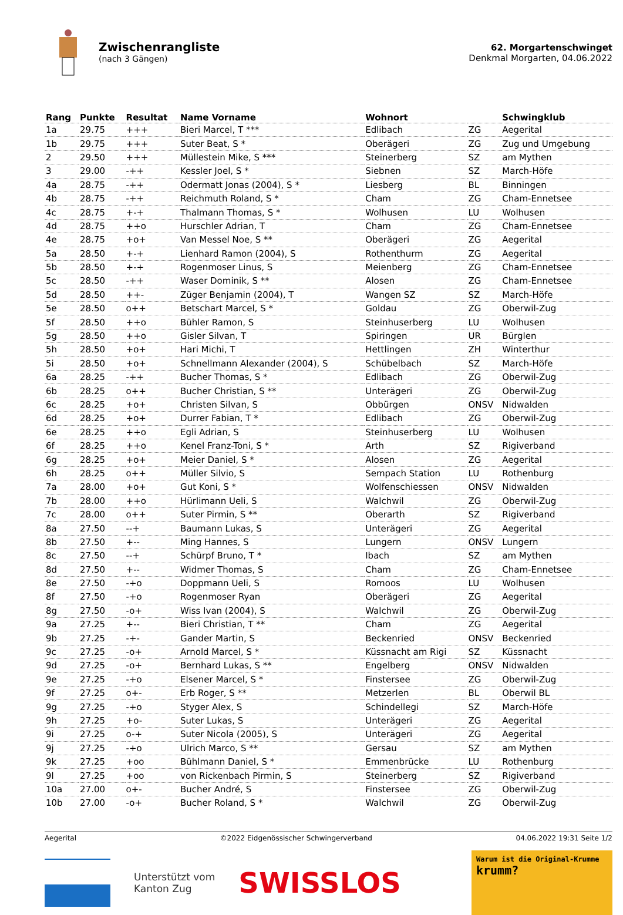Zwischenrangliste
(nach 3 Gängen)
62. Morgartenschwinget
Denkmal Morgarten, 04.06.2022
| Rang | Punkte | Resultat | Name Vorname | Wohnort | | Schwingklub |
| --- | --- | --- | --- | --- | --- | --- |
| 1a | 29.75 | +++ | Bieri Marcel, T *** | Edlibach | ZG | Aegerital |
| 1b | 29.75 | +++ | Suter Beat, S * | Oberägeri | ZG | Zug und Umgebung |
| 2 | 29.50 | +++ | Müllestein Mike, S *** | Steinerberg | SZ | am Mythen |
| 3 | 29.00 | -++ | Kessler Joel, S * | Siebnen | SZ | March-Höfe |
| 4a | 28.75 | -++ | Odermatt Jonas (2004), S * | Liesberg | BL | Binningen |
| 4b | 28.75 | -++ | Reichmuth Roland, S * | Cham | ZG | Cham-Ennetsee |
| 4c | 28.75 | +-+ | Thalmann Thomas, S * | Wolhusen | LU | Wolhusen |
| 4d | 28.75 | ++o | Hurschler Adrian, T | Cham | ZG | Cham-Ennetsee |
| 4e | 28.75 | +o+ | Van Messel Noe, S ** | Oberägeri | ZG | Aegerital |
| 5a | 28.50 | +-+ | Lienhard Ramon (2004), S | Rothenthurm | ZG | Aegerital |
| 5b | 28.50 | +-+ | Rogenmoser Linus, S | Meienberg | ZG | Cham-Ennetsee |
| 5c | 28.50 | -++ | Waser Dominik, S ** | Alosen | ZG | Cham-Ennetsee |
| 5d | 28.50 | ++- | Züger Benjamin (2004), T | Wangen SZ | SZ | March-Höfe |
| 5e | 28.50 | o++ | Betschart Marcel, S * | Goldau | ZG | Oberwil-Zug |
| 5f | 28.50 | ++o | Bühler Ramon, S | Steinhuserberg | LU | Wolhusen |
| 5g | 28.50 | ++o | Gisler Silvan, T | Spiringen | UR | Bürglen |
| 5h | 28.50 | +o+ | Hari Michi, T | Hettlingen | ZH | Winterthur |
| 5i | 28.50 | +o+ | Schnellmann Alexander (2004), S | Schübelbach | SZ | March-Höfe |
| 6a | 28.25 | -++ | Bucher Thomas, S * | Edlibach | ZG | Oberwil-Zug |
| 6b | 28.25 | o++ | Bucher Christian, S ** | Unterägeri | ZG | Oberwil-Zug |
| 6c | 28.25 | +o+ | Christen Silvan, S | Obbürgen | ONSV | Nidwalden |
| 6d | 28.25 | +o+ | Durrer Fabian, T * | Edlibach | ZG | Oberwil-Zug |
| 6e | 28.25 | ++o | Egli Adrian, S | Steinhuserberg | LU | Wolhusen |
| 6f | 28.25 | ++o | Kenel Franz-Toni, S * | Arth | SZ | Rigiverband |
| 6g | 28.25 | +o+ | Meier Daniel, S * | Alosen | ZG | Aegerital |
| 6h | 28.25 | o++ | Müller Silvio, S | Sempach Station | LU | Rothenburg |
| 7a | 28.00 | +o+ | Gut Koni, S * | Wolfenschiessen | ONSV | Nidwalden |
| 7b | 28.00 | ++o | Hürlimann Ueli, S | Walchwil | ZG | Oberwil-Zug |
| 7c | 28.00 | o++ | Suter Pirmin, S ** | Oberarth | SZ | Rigiverband |
| 8a | 27.50 | --+ | Baumann Lukas, S | Unterägeri | ZG | Aegerital |
| 8b | 27.50 | +-- | Ming Hannes, S | Lungern | ONSV | Lungern |
| 8c | 27.50 | --+ | Schürpf Bruno, T * | Ibach | SZ | am Mythen |
| 8d | 27.50 | +-- | Widmer Thomas, S | Cham | ZG | Cham-Ennetsee |
| 8e | 27.50 | -+o | Doppmann Ueli, S | Romoos | LU | Wolhusen |
| 8f | 27.50 | -+o | Rogenmoser Ryan | Oberägeri | ZG | Aegerital |
| 8g | 27.50 | -o+ | Wiss Ivan (2004), S | Walchwil | ZG | Oberwil-Zug |
| 9a | 27.25 | +-- | Bieri Christian, T ** | Cham | ZG | Aegerital |
| 9b | 27.25 | -+- | Gander Martin, S | Beckenried | ONSV | Beckenried |
| 9c | 27.25 | -o+ | Arnold Marcel, S * | Küssnacht am Rigi | SZ | Küssnacht |
| 9d | 27.25 | -o+ | Bernhard Lukas, S ** | Engelberg | ONSV | Nidwalden |
| 9e | 27.25 | -+o | Elsener Marcel, S * | Finstersee | ZG | Oberwil-Zug |
| 9f | 27.25 | o+- | Erb Roger, S ** | Metzerlen | BL | Oberwil BL |
| 9g | 27.25 | -+o | Styger Alex, S | Schindellegi | SZ | March-Höfe |
| 9h | 27.25 | +o- | Suter Lukas, S | Unterägeri | ZG | Aegerital |
| 9i | 27.25 | o-+ | Suter Nicola (2005), S | Unterägeri | ZG | Aegerital |
| 9j | 27.25 | -+o | Ulrich Marco, S ** | Gersau | SZ | am Mythen |
| 9k | 27.25 | +oo | Bühlmann Daniel, S * | Emmenbrücke | LU | Rothenburg |
| 9l | 27.25 | +oo | von Rickenbach Pirmin, S | Steinerberg | SZ | Rigiverband |
| 10a | 27.00 | o+- | Bucher André, S | Finstersee | ZG | Oberwil-Zug |
| 10b | 27.00 | -o+ | Bucher Roland, S * | Walchwil | ZG | Oberwil-Zug |
Aegerital ©2022 Eidgenössischer Schwingerverband 04.06.2022 19:31 Seite 1/2
Unterstützt vom
Kanton Zug
SWISSLOS
Warum ist die Original-Krumme
krumm?